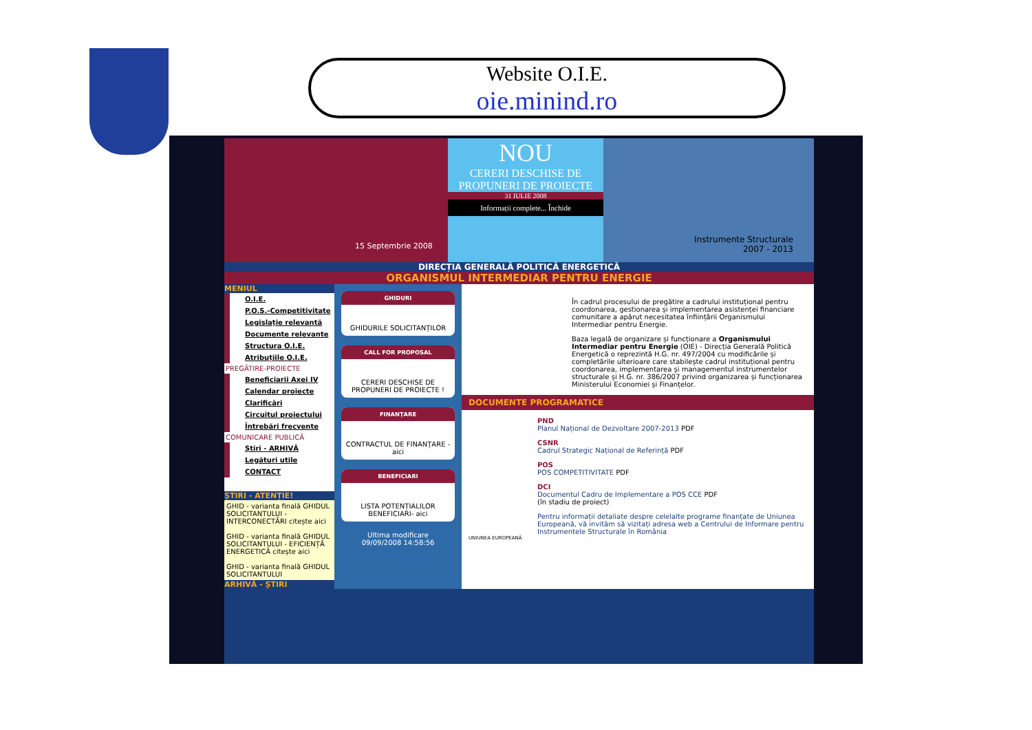Website O.I.E.
oie.minind.ro
15 Septembrie 2008
NOU
CERERI DESCHISE DE PROPUNERI DE PROIECTE
31 IULIE 2008
Informații complete... Închide
Instrumente Structurale
2007 - 2013
DIRECȚIA GENERALĂ POLITICĂ ENERGETICĂ
ORGANISMUL INTERMEDIAR PENTRU ENERGIE
MENIUL
O.I.E.
P.O.S.-Competitivitate
Legislație relevantă
Documente relevante
Structura O.I.E.
Atribuțiile O.I.E.
PREGĂTIRE-PROIECTE
Beneficiarii Axei IV
Calendar proiecte
Clarificări
Circuitul proiectului
Întrebări frecvente
COMUNICARE PUBLICĂ
Știri - ARHIVĂ
Legături utile
CONTACT
ȘTIRI - ATENȚIE!
GHID - varianta finală GHIDUL SOLICITANTULUI - INTERCONECTĂRI citește aici
GHID - varianta finală GHIDUL SOLICITANTULUI - EFICIENȚĂ ENERGETICĂ citește aici
GHID - varianta finală GHIDUL SOLICITANTULUI
ARHIVĂ - ȘTIRI
GHIDURI
GHIDURILE SOLICITANȚILOR
CALL FOR PROPOSAL
CERERI DESCHISE DE PROPUNERI DE PROIECTE !
FINANȚARE
CONTRACTUL DE FINANȚARE - aici
BENEFICIARI
LISTA POTENȚIALILOR BENEFICIARI- aici
Ultima modificare
09/09/2008 14:58:56
În cadrul procesului de pregătire a cadrului instituțional pentru coordonarea, gestionarea și implementarea asistenței financiare comunitare a apărut necesitatea înființării Organismului Intermediar pentru Energie.
Baza legală de organizare și funcționare a Organismului Intermediar pentru Energie (OIE) - Direcția Generală Politică Energetică o reprezintă H.G. nr. 497/2004 cu modificările și completările ulterioare care stabilește cadrul instituțional pentru coordonarea, implementarea și managementul instrumentelor structurale și H.G. nr. 386/2007 privind organizarea și funcționarea Ministerului Economiei și Finanțelor.
DOCUMENTE PROGRAMATICE
PND
Planul Național de Dezvoltare 2007-2013 PDF
CSNR
Cadrul Strategic Național de Referință PDF
POS
POS COMPETITIVITATE PDF
DCI
Documentul Cadru de Implementare a POS CCE PDF
(în stadiu de proiect)
Pentru informații detaliate despre celelalte programe finanțate de Uniunea Europeană, vă invităm să vizitați adresa web a Centrului de Informare pentru Instrumentele Structurale în România
UNIUNEA EUROPEANĂ